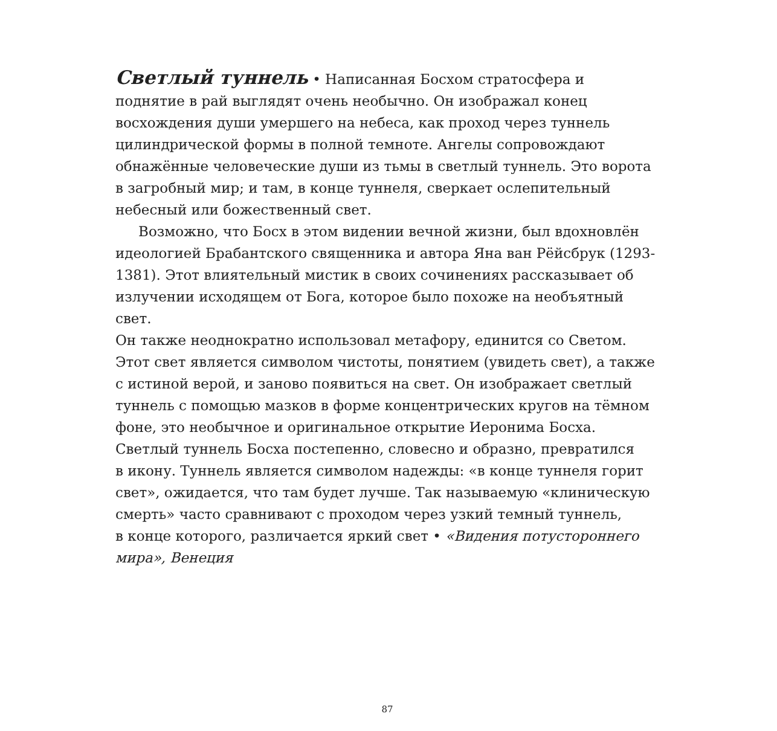Светлый туннель • Написанная Босхом стратосфера и
поднятие в рай выглядят очень необычно. Он изображал конец
восхождения души умершего на небеса, как проход через туннель
цилиндрической формы в полной темноте. Ангелы сопровождают
обнажённые человеческие души из тьмы в светлый туннель. Это ворота
в загробный мир; и там, в конце туннеля, сверкает ослепительный
небесный или божественный свет.
Возможно, что Босх в этом видении вечной жизни, был вдохновлён
идеологией Брабантского священника и автора Яна ван Рёйсбрук (1293-
1381). Этот влиятельный мистик в своих сочинениях рассказывает об
излучении исходящем от Бога, которое было похоже на необъятный свет.
Он также неоднократно использовал метафору, единится со Светом.
Этот свет является символом чистоты, понятием (увидеть свет), а также
с истиной верой, и заново появиться на свет. Он изображает светлый
туннель с помощью мазков в форме концентрических кругов на тёмном
фоне, это необычное и оригинальное открытие Иеронима Босха.
Светлый туннель Босха постепенно, словесно и образно, превратился
в икону. Туннель является символом надежды: «в конце туннеля горит
свет», ожидается, что там будет лучше. Так называемую «клиническую
смерть» часто сравнивают с проходом через узкий темный туннель,
в конце которого, различается яркий свет • «Видения потустороннего
мира», Венеция
87